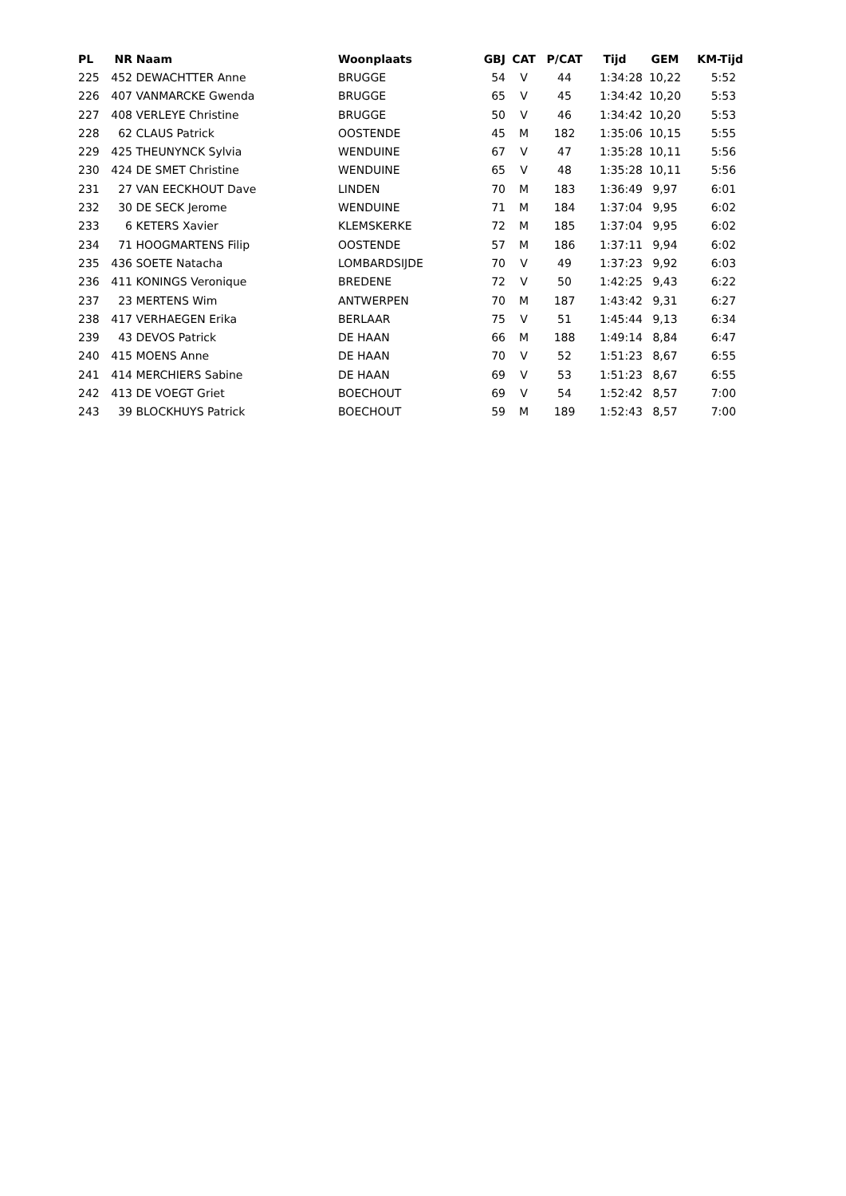| PL | NR | Naam | Woonplaats | GBJ | CAT | P/CAT | Tijd | GEM | KM-Tijd |
| --- | --- | --- | --- | --- | --- | --- | --- | --- | --- |
| 225 | 452 | DEWACHTTER Anne | BRUGGE | 54 | V | 44 | 1:34:28 | 10,22 | 5:52 |
| 226 | 407 | VANMARCKE Gwenda | BRUGGE | 65 | V | 45 | 1:34:42 | 10,20 | 5:53 |
| 227 | 408 | VERLEYE Christine | BRUGGE | 50 | V | 46 | 1:34:42 | 10,20 | 5:53 |
| 228 | 62 | CLAUS Patrick | OOSTENDE | 45 | M | 182 | 1:35:06 | 10,15 | 5:55 |
| 229 | 425 | THEUNYNCK Sylvia | WENDUINE | 67 | V | 47 | 1:35:28 | 10,11 | 5:56 |
| 230 | 424 | DE SMET Christine | WENDUINE | 65 | V | 48 | 1:35:28 | 10,11 | 5:56 |
| 231 | 27 | VAN EECKHOUT Dave | LINDEN | 70 | M | 183 | 1:36:49 | 9,97 | 6:01 |
| 232 | 30 | DE SECK Jerome | WENDUINE | 71 | M | 184 | 1:37:04 | 9,95 | 6:02 |
| 233 | 6 | KETERS Xavier | KLEMSKERKE | 72 | M | 185 | 1:37:04 | 9,95 | 6:02 |
| 234 | 71 | HOOGMARTENS Filip | OOSTENDE | 57 | M | 186 | 1:37:11 | 9,94 | 6:02 |
| 235 | 436 | SOETE Natacha | LOMBARDSIJDE | 70 | V | 49 | 1:37:23 | 9,92 | 6:03 |
| 236 | 411 | KONINGS Veronique | BREDENE | 72 | V | 50 | 1:42:25 | 9,43 | 6:22 |
| 237 | 23 | MERTENS Wim | ANTWERPEN | 70 | M | 187 | 1:43:42 | 9,31 | 6:27 |
| 238 | 417 | VERHAEGEN Erika | BERLAAR | 75 | V | 51 | 1:45:44 | 9,13 | 6:34 |
| 239 | 43 | DEVOS Patrick | DE HAAN | 66 | M | 188 | 1:49:14 | 8,84 | 6:47 |
| 240 | 415 | MOENS Anne | DE HAAN | 70 | V | 52 | 1:51:23 | 8,67 | 6:55 |
| 241 | 414 | MERCHIERS Sabine | DE HAAN | 69 | V | 53 | 1:51:23 | 8,67 | 6:55 |
| 242 | 413 | DE VOEGT Griet | BOECHOUT | 69 | V | 54 | 1:52:42 | 8,57 | 7:00 |
| 243 | 39 | BLOCKHUYS Patrick | BOECHOUT | 59 | M | 189 | 1:52:43 | 8,57 | 7:00 |